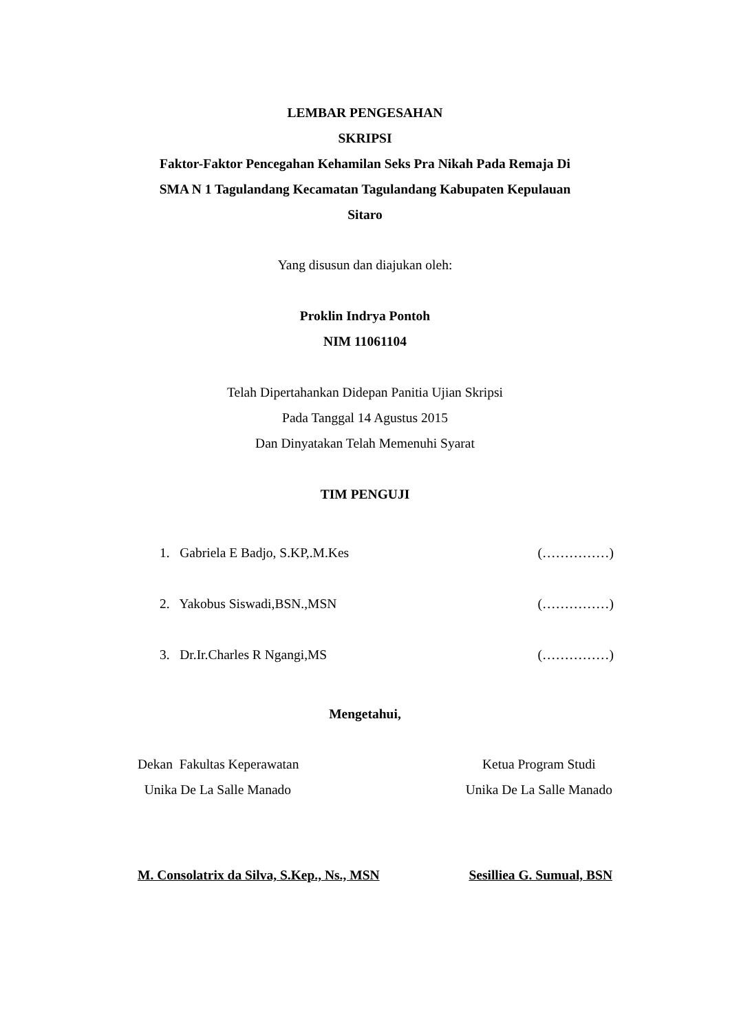LEMBAR PENGESAHAN
SKRIPSI
Faktor-Faktor Pencegahan Kehamilan Seks Pra Nikah Pada Remaja Di
SMA N 1 Tagulandang Kecamatan Tagulandang Kabupaten Kepulauan
Sitaro
Yang disusun dan diajukan oleh:
Proklin Indrya Pontoh
NIM 11061104
Telah Dipertahankan Didepan Panitia Ujian Skripsi
Pada Tanggal 14 Agustus 2015
Dan Dinyatakan Telah Memenuhi Syarat
TIM PENGUJI
1. Gabriela E Badjo, S.KP,.M.Kes (……………)
2. Yakobus Siswadi,BSN.,MSN (……………)
3. Dr.Ir.Charles R Ngangi,MS (……………)
Mengetahui,
Dekan Fakultas Keperawatan
Unika De La Salle Manado
Ketua Program Studi
Unika De La Salle Manado
M. Consolatrix da Silva, S.Kep., Ns., MSN Sesilliea G. Sumual, BSN